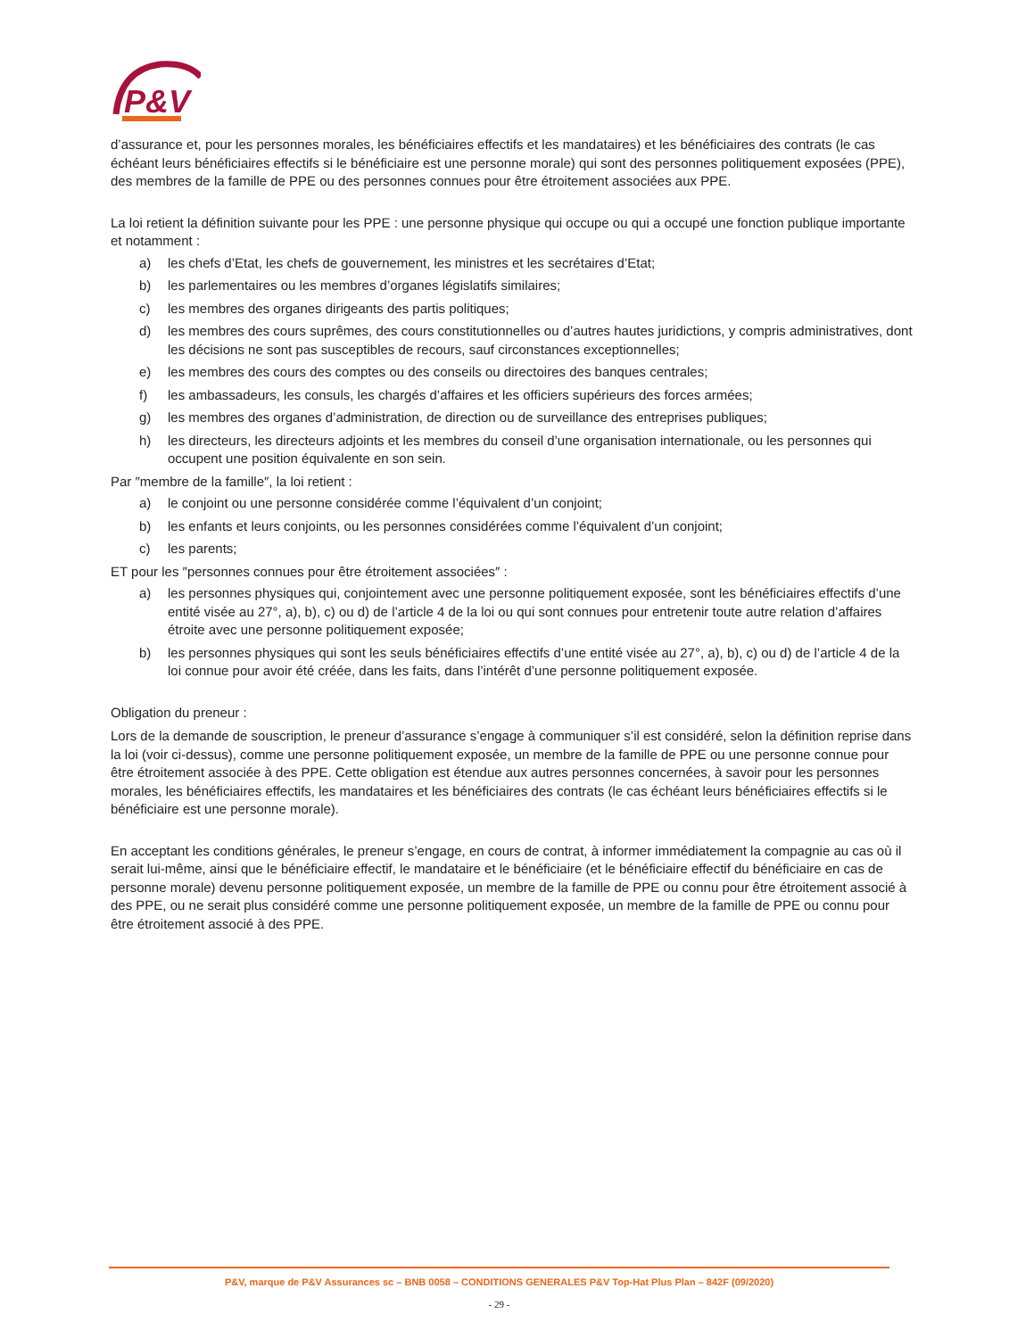P&V
d’assurance et, pour les personnes morales, les bénéficiaires effectifs et les mandataires) et les bénéficiaires des contrats (le cas échéant leurs bénéficiaires effectifs si le bénéficiaire est une personne morale) qui sont des personnes politiquement exposées (PPE), des membres de la famille de PPE ou des personnes connues pour être étroitement associées aux PPE.
La loi retient la définition suivante pour les PPE : une personne physique qui occupe ou qui a occupé une fonction publique importante et notamment :
a) les chefs d’Etat, les chefs de gouvernement, les ministres et les secrétaires d’Etat;
b) les parlementaires ou les membres d’organes législatifs similaires;
c) les membres des organes dirigeants des partis politiques;
d) les membres des cours suprêmes, des cours constitutionnelles ou d’autres hautes juridictions, y compris administratives, dont les décisions ne sont pas susceptibles de recours, sauf circonstances exceptionnelles;
e) les membres des cours des comptes ou des conseils ou directoires des banques centrales;
f) les ambassadeurs, les consuls, les chargés d’affaires et les officiers supérieurs des forces armées;
g) les membres des organes d’administration, de direction ou de surveillance des entreprises publiques;
h) les directeurs, les directeurs adjoints et les membres du conseil d’une organisation internationale, ou les personnes qui occupent une position équivalente en son sein.
Par ″membre de la famille″, la loi retient :
a) le conjoint ou une personne considérée comme l’équivalent d’un conjoint;
b) les enfants et leurs conjoints, ou les personnes considérées comme l’équivalent d’un conjoint;
c) les parents;
ET pour les ″personnes connues pour être étroitement associées″ :
a) les personnes physiques qui, conjointement avec une personne politiquement exposée, sont les bénéficiaires effectifs d’une entité visée au 27°, a), b), c) ou d) de l’article 4 de la loi ou qui sont connues pour entretenir toute autre relation d’affaires étroite avec une personne politiquement exposée;
b) les personnes physiques qui sont les seuls bénéficiaires effectifs d’une entité visée au 27°, a), b), c) ou d) de l’article 4 de la loi connue pour avoir été créée, dans les faits, dans l’intérêt d’une personne politiquement exposée.
Obligation du preneur :
Lors de la demande de souscription, le preneur d’assurance s’engage à communiquer s’il est considéré, selon la définition reprise dans la loi (voir ci-dessus), comme une personne politiquement exposée, un membre de la famille de PPE ou une personne connue pour être étroitement associée à des PPE. Cette obligation est étendue aux autres personnes concernées, à savoir pour les personnes morales, les bénéficiaires effectifs, les mandataires et les bénéficiaires des contrats (le cas échéant leurs bénéficiaires effectifs si le bénéficiaire est une personne morale).
En acceptant les conditions générales, le preneur s’engage, en cours de contrat, à informer immédiatement la compagnie au cas où il serait lui-même, ainsi que le bénéficiaire effectif, le mandataire et le bénéficiaire (et le bénéficiaire effectif du bénéficiaire en cas de personne morale) devenu personne politiquement exposée, un membre de la famille de PPE ou connu pour être étroitement associé à des PPE, ou ne serait plus considéré comme une personne politiquement exposée, un membre de la famille de PPE ou connu pour être étroitement associé à des PPE.
P&V, marque de P&V Assurances sc – BNB 0058 – CONDITIONS GENERALES P&V Top-Hat Plus Plan – 842F (09/2020)
- 29 -